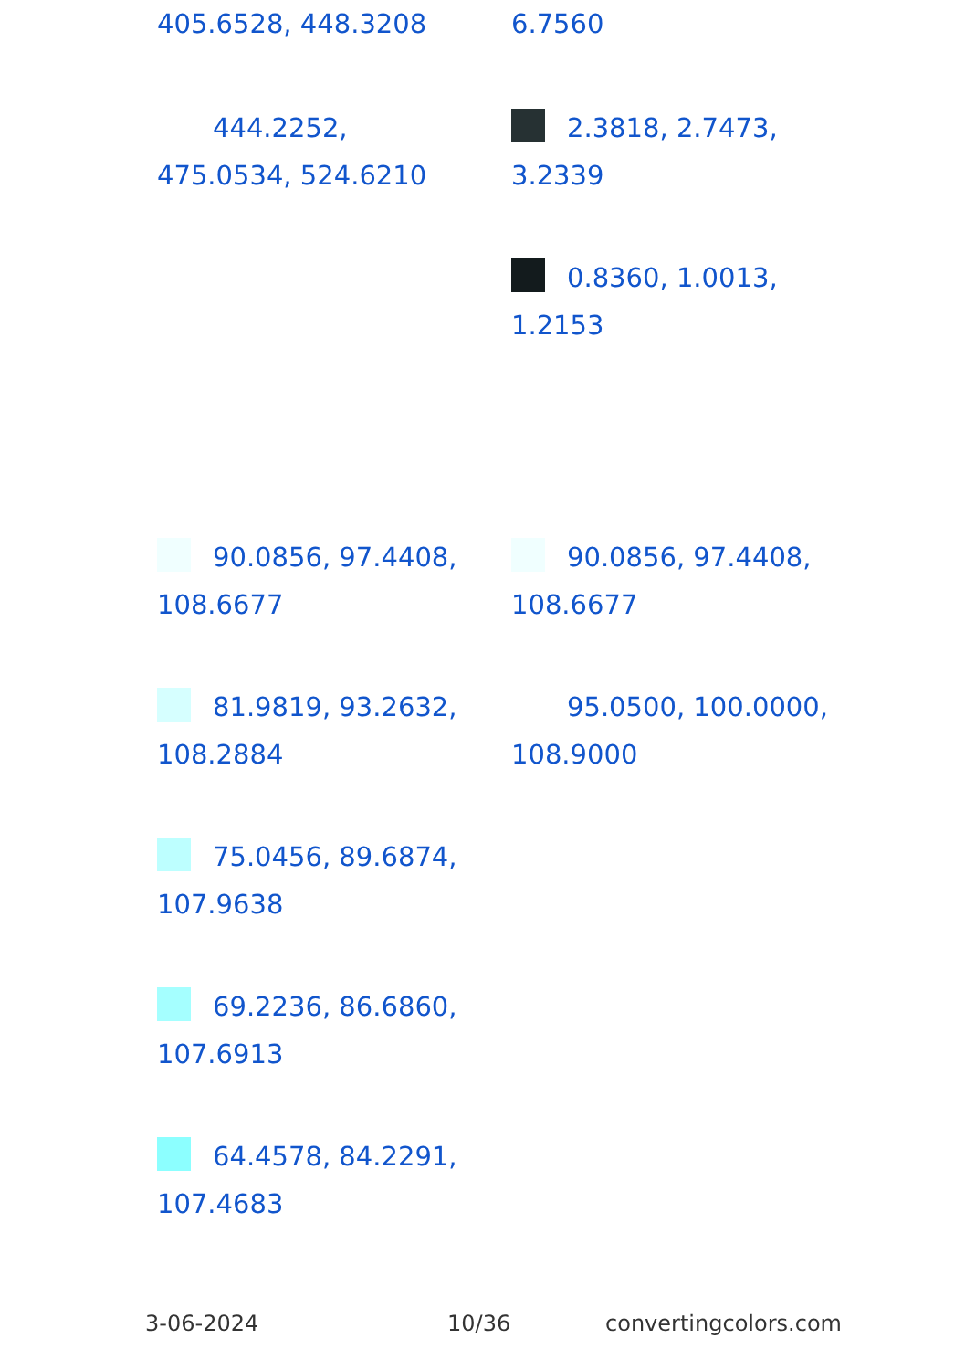405.6528, 448.3208 6.7560
444.2252, 475.0534, 524.6210
2.3818, 2.7473, 3.2339
0.8360, 1.0013, 1.2153
90.0856, 97.4408, 108.6677
90.0856, 97.4408, 108.6677
81.9819, 93.2632, 108.2884
95.0500, 100.0000, 108.9000
75.0456, 89.6874, 107.9638
69.2236, 86.6860, 107.6913
64.4578, 84.2291, 107.4683
3-06-2024 10/36 convertingcolors.com